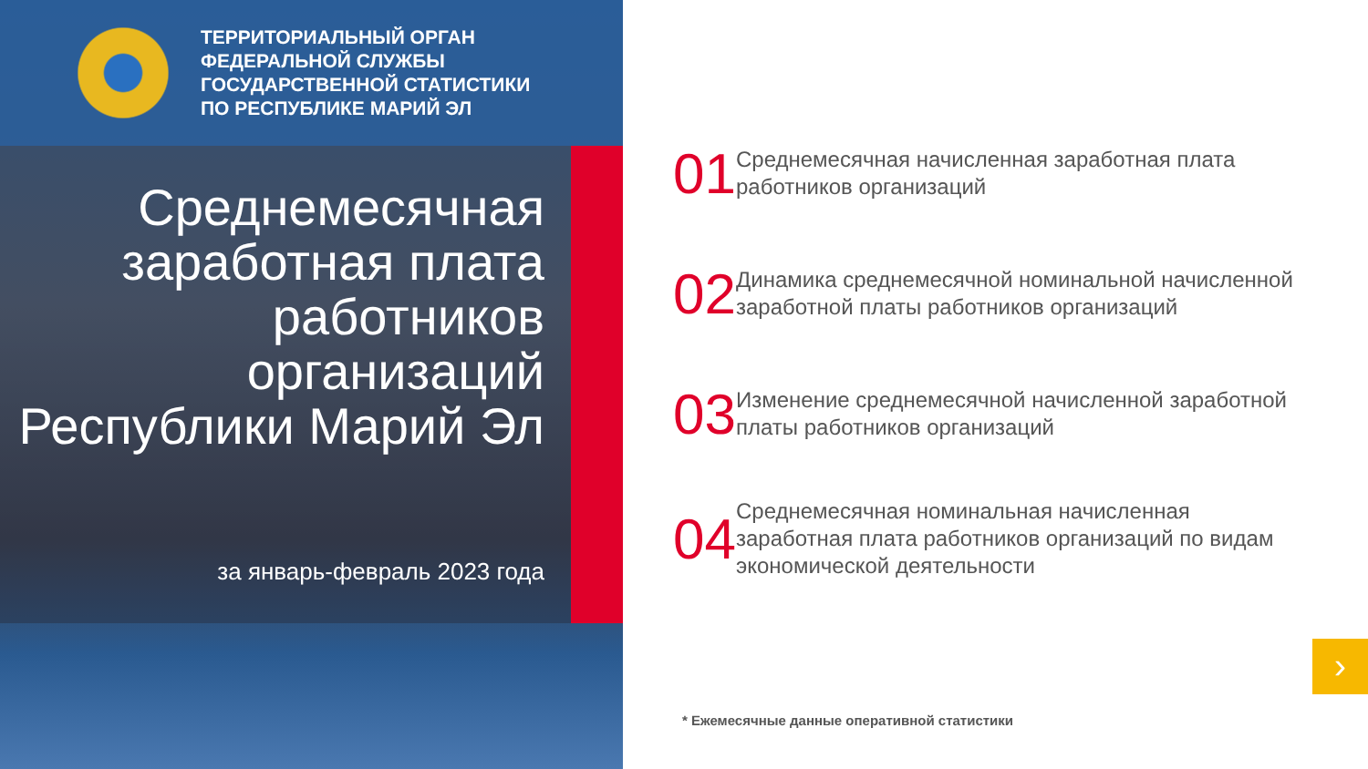ТЕРРИТОРИАЛЬНЫЙ ОРГАН
ФЕДЕРАЛЬНОЙ СЛУЖБЫ
ГОСУДАРСТВЕННОЙ СТАТИСТИКИ
ПО РЕСПУБЛИКЕ МАРИЙ ЭЛ
Среднемесячная заработная плата работников организаций Республики Марий Эл
за январь-февраль 2023 года
01
Среднемесячная начисленная заработная плата работников организаций
02
Динамика среднемесячной номинальной начисленной заработной платы работников организаций
03
Изменение среднемесячной начисленной заработной платы работников организаций
04
Среднемесячная номинальная начисленная заработная плата работников организаций по видам экономической деятельности
* Ежемесячные данные оперативной статистики
›